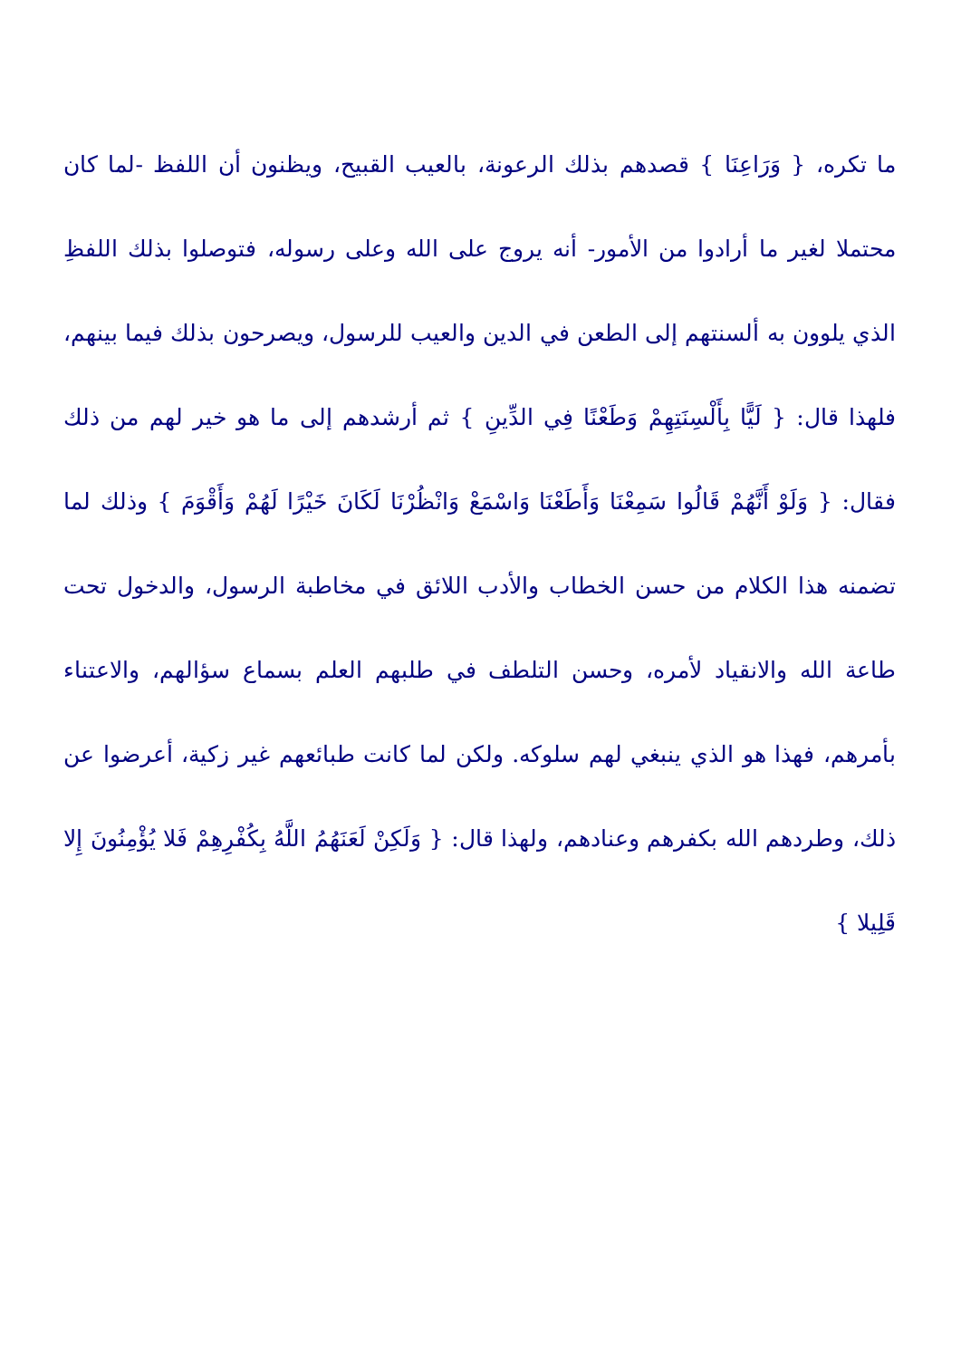ما تكره، { وَرَاعِنَا } قصدهم بذلك الرعونة، بالعيب القبيح، ويظنون أن اللفظ -لما كان محتملا لغير ما أرادوا من الأمور- أنه يروج على الله وعلى رسوله، فتوصلوا بذلك اللفظِ الذي يلوون به ألسنتهم إلى الطعن في الدين والعيب للرسول، ويصرحون بذلك فيما بينهم، فلهذا قال: { لَيًّا بِأَلْسِنَتِهِمْ وَطَعْنًا فِي الدِّينِ } ثم أرشدهم إلى ما هو خير لهم من ذلك فقال: { وَلَوْ أَنَّهُمْ قَالُوا سَمِعْنَا وَأَطَعْنَا وَاسْمَعْ وَانْظُرْنَا لَكَانَ خَيْرًا لَهُمْ وَأَقْوَمَ } وذلك لما تضمنه هذا الكلام من حسن الخطاب والأدب اللائق في مخاطبة الرسول، والدخول تحت طاعة الله والانقياد لأمره، وحسن التلطف في طلبهم العلم بسماع سؤالهم، والاعتناء بأمرهم، فهذا هو الذي ينبغي لهم سلوكه. ولكن لما كانت طبائعهم غير زكية، أعرضوا عن ذلك، وطردهم الله بكفرهم وعنادهم، ولهذا قال: { وَلَكِنْ لَعَنَهُمُ اللَّهُ بِكُفْرِهِمْ فَلا يُؤْمِنُونَ إِلا قَلِيلا }